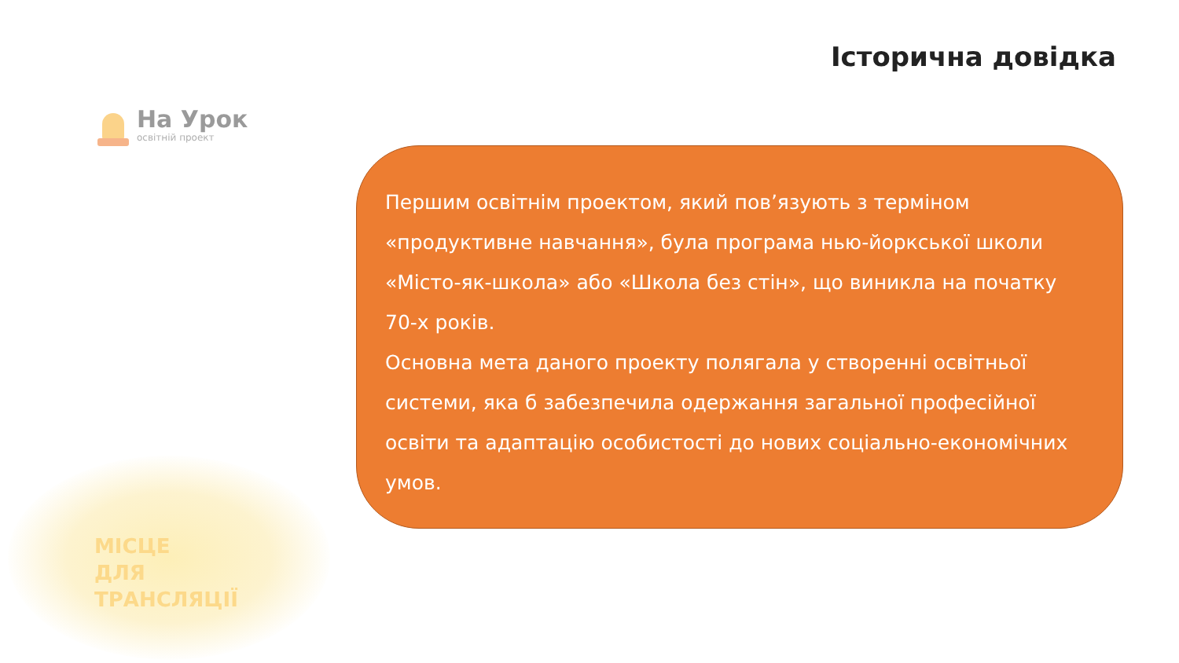Історична довідка
На Урок
освітній проект
Першим освітнім проектом, який пов’язують з терміном «продуктивне навчання», була програма нью-йоркської школи «Місто-як-школа» або «Школа без стін», що виникла на початку 70-х років.
Основна мета даного проекту полягала у створенні освітньої системи, яка б забезпечила одержання загальної професійної освіти та адаптацію особистості до нових соціально-економічних умов.
МІСЦЕ
ДЛЯ
ТРАНСЛЯЦІЇ